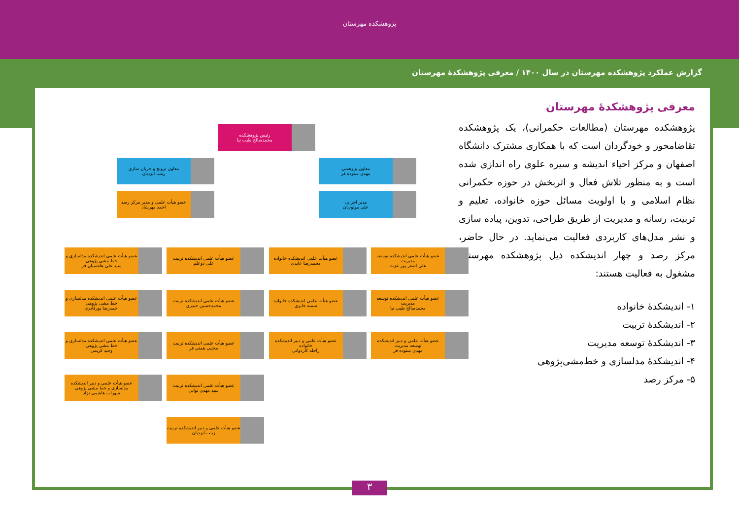پژوهشکده مهرستان
گزارش عملکرد پژوهشکده مهرستان در سال ۱۴۰۰ / معرفی پژوهشکدهٔ مهرستان
معرفی پژوهشکدهٔ مهرستان
پژوهشکده مهرستان (مطالعات حکمرانی)، یک پژوهشکده تقاضامحور و خودگردان است که با همکاری مشترک دانشگاه اصفهان و مرکز احیاء اندیشه و سیره علوی راه اندازی شده است و به منظور تلاش فعال و اثربخش در حوزه حکمرانی نظام اسلامی و با اولویت مسائل حوزه خانواده، تعلیم و تربیت، رسانه و مدیریت از طریق طراحی، تدوین، پیاده سازی و نشر مدل‌های کاربردی فعالیت می‌نماید. در حال حاضر، مرکز رصد و چهار اندیشکده ذیل پژوهشکده مهرستان مشغول به فعالیت هستند:
۱- اندیشکدهٔ خانواده
۲- اندیشکدهٔ تربیت
۳- اندیشکدهٔ توسعه مدیریت
۴- اندیشکدهٔ مدلسازی و خط‌مشی‌پژوهی
۵- مرکز رصد
رئیس پژوهشکده
محمدصالح طیب نیا
معاون پژوهشی
مهدی ستوده فر
معاون ترویج و جریان سازی
زینب ایزدیان
مدیر اجرایی
علی مولودیان
عضو هیأت علمی و مدیر مرکز رصد
احمد مهرشاد
عضو هیأت علمی اندیشکده توسعه مدیریت
علی اصغر پور عزت
عضو هیأت علمی اندیشکده توسعه مدیریت
محمدصالح طیب نیا
عضو هیأت علمی و دبیر اندیشکده توسعه مدیریت
مهدی ستوده فر
عضو هیأت علمی اندیشکده خانواده
محمدرضا عابدی
عضو هیأت علمی اندیشکده خانواده
سمیه جابری
عضو هیأت علمی و دبیر اندیشکده خانواده
راحله کاردوانی
عضو هیأت علمی اندیشکده تربیت
علی ذوعلم
عضو هیأت علمی اندیشکده تربیت
محمدحسین حیدری
عضو هیأت علمی اندیشکده تربیت
مجتبی همتی فر
عضو هیأت علمی اندیشکده تربیت
سید مهدی نوابی
عضو هیأت علمی و دبیر اندیشکده تربیت
زینب ایزدیان
عضو هیأت علمی اندیشکده مدلسازی و خط مشی پژوهی
سید علی هاشمیان فر
عضو هیأت علمی اندیشکده مدلسازی و خط مشی پژوهی
احمدرضا پورقادری
عضو هیأت علمی اندیشکده مدلسازی و خط مشی پژوهی
وحید کریمی
عضو هیأت علمی و دبیر اندیشکده مدلسازی و خط مشی پژوهی
سهراب هاشمی نژاد
۳